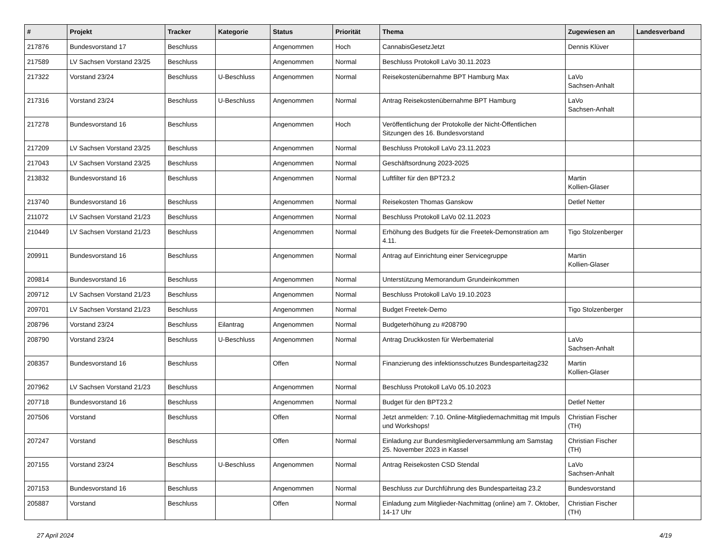| # | Projekt | Tracker | Kategorie | Status | Priorität | Thema | Zugewiesen an | Landesverband |
| --- | --- | --- | --- | --- | --- | --- | --- | --- |
| 217876 | Bundesvorstand 17 | Beschluss | | Angenommen | Hoch | CannabisGesetzJetzt | Dennis Klüver | |
| 217589 | LV Sachsen Vorstand 23/25 | Beschluss | | Angenommen | Normal | Beschluss Protokoll LaVo 30.11.2023 | | |
| 217322 | Vorstand 23/24 | Beschluss | U-Beschluss | Angenommen | Normal | Reisekostenübernahme BPT Hamburg Max | LaVo Sachsen-Anhalt | |
| 217316 | Vorstand 23/24 | Beschluss | U-Beschluss | Angenommen | Normal | Antrag Reisekostenübernahme BPT Hamburg | LaVo Sachsen-Anhalt | |
| 217278 | Bundesvorstand 16 | Beschluss | | Angenommen | Hoch | Veröffentlichung der Protokolle der Nicht-Öffentlichen Sitzungen des 16. Bundesvorstand | | |
| 217209 | LV Sachsen Vorstand 23/25 | Beschluss | | Angenommen | Normal | Beschluss Protokoll LaVo 23.11.2023 | | |
| 217043 | LV Sachsen Vorstand 23/25 | Beschluss | | Angenommen | Normal | Geschäftsordnung 2023-2025 | | |
| 213832 | Bundesvorstand 16 | Beschluss | | Angenommen | Normal | Luftfilter für den BPT23.2 | Martin Kollien-Glaser | |
| 213740 | Bundesvorstand 16 | Beschluss | | Angenommen | Normal | Reisekosten Thomas Ganskow | Detlef Netter | |
| 211072 | LV Sachsen Vorstand 21/23 | Beschluss | | Angenommen | Normal | Beschluss Protokoll LaVo 02.11.2023 | | |
| 210449 | LV Sachsen Vorstand 21/23 | Beschluss | | Angenommen | Normal | Erhöhung des Budgets für die Freetek-Demonstration am 4.11. | Tigo Stolzenberger | |
| 209911 | Bundesvorstand 16 | Beschluss | | Angenommen | Normal | Antrag auf Einrichtung einer Servicegruppe | Martin Kollien-Glaser | |
| 209814 | Bundesvorstand 16 | Beschluss | | Angenommen | Normal | Unterstützung Memorandum Grundeinkommen | | |
| 209712 | LV Sachsen Vorstand 21/23 | Beschluss | | Angenommen | Normal | Beschluss Protokoll LaVo 19.10.2023 | | |
| 209701 | LV Sachsen Vorstand 21/23 | Beschluss | | Angenommen | Normal | Budget Freetek-Demo | Tigo Stolzenberger | |
| 208796 | Vorstand 23/24 | Beschluss | Eilantrag | Angenommen | Normal | Budgeterhöhung zu #208790 | | |
| 208790 | Vorstand 23/24 | Beschluss | U-Beschluss | Angenommen | Normal | Antrag Druckkosten für Werbematerial | LaVo Sachsen-Anhalt | |
| 208357 | Bundesvorstand 16 | Beschluss | | Offen | Normal | Finanzierung des infektionsschutzes Bundesparteitag232 | Martin Kollien-Glaser | |
| 207962 | LV Sachsen Vorstand 21/23 | Beschluss | | Angenommen | Normal | Beschluss Protokoll LaVo 05.10.2023 | | |
| 207718 | Bundesvorstand 16 | Beschluss | | Angenommen | Normal | Budget für den BPT23.2 | Detlef Netter | |
| 207506 | Vorstand | Beschluss | | Offen | Normal | Jetzt anmelden: 7.10. Online-Mitgliedernachmittag mit Impuls und Workshops! | Christian Fischer (TH) | |
| 207247 | Vorstand | Beschluss | | Offen | Normal | Einladung zur Bundesmitgliederversammlung am Samstag 25. November 2023 in Kassel | Christian Fischer (TH) | |
| 207155 | Vorstand 23/24 | Beschluss | U-Beschluss | Angenommen | Normal | Antrag Reisekosten CSD Stendal | LaVo Sachsen-Anhalt | |
| 207153 | Bundesvorstand 16 | Beschluss | | Angenommen | Normal | Beschluss zur Durchführung des Bundesparteitag 23.2 | Bundesvorstand | |
| 205887 | Vorstand | Beschluss | | Offen | Normal | Einladung zum Mitglieder-Nachmittag (online) am 7. Oktober, 14-17 Uhr | Christian Fischer (TH) | |
27 April 2024 4/19